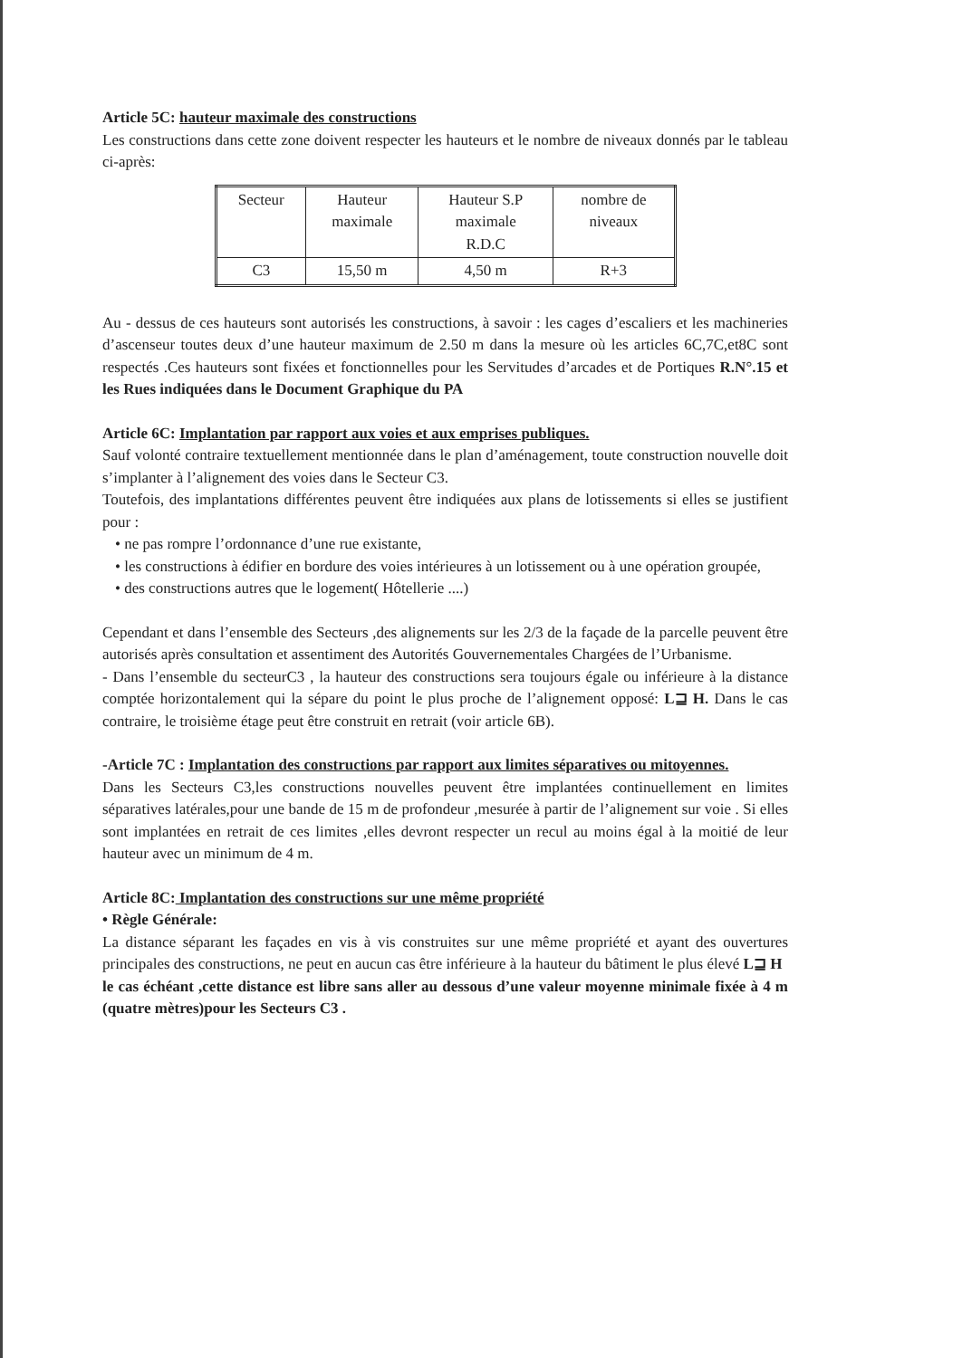Article 5C: hauteur maximale des constructions
Les constructions dans cette zone doivent respecter les hauteurs et le nombre de niveaux donnés par le tableau ci-après:
| Secteur | Hauteur maximale | Hauteur S.P maximale R.D.C | nombre de niveaux |
| C3 | 15,50 m | 4,50 m | R+3 |
Au - dessus de ces hauteurs sont autorisés les constructions, à savoir : les cages d’escaliers et les machineries d’ascenseur toutes deux d’une hauteur maximum de 2.50 m dans la mesure où les articles 6C,7C,et8C sont respectés .Ces hauteurs sont fixées et fonctionnelles pour les Servitudes d’arcades et de Portiques R.N°.15 et les Rues indiquées dans le Document Graphique du PA
Article 6C: Implantation par rapport aux voies et aux emprises publiques.
Sauf volonté contraire textuellement mentionnée dans le plan d’aménagement, toute construction nouvelle doit s’implanter à l’alignement des voies dans le Secteur C3.
Toutefois, des implantations différentes peuvent être indiquées aux plans de lotissements si elles se justifient pour :
• ne pas rompre l’ordonnance d’une rue existante,
• les constructions à édifier en bordure des voies intérieures à un lotissement ou à une opération groupée,
• des constructions autres que le logement( Hôtellerie ....)
Cependant et dans l’ensemble des Secteurs ,des alignements sur les 2/3 de la façade de la parcelle peuvent être autorisés après consultation et assentiment des Autorités Gouvernementales Chargées de l’Urbanisme.
- Dans l’ensemble du secteurC3 , la hauteur des constructions sera toujours égale ou inférieure à la distance comptée horizontalement qui la sépare du point le plus proche de l’alignement opposé: L⊒ H. Dans le cas contraire, le troisième étage peut être construit en retrait (voir article 6B).
-Article 7C : Implantation des constructions par rapport aux limites séparatives ou mitoyennes.
Dans les Secteurs C3,les constructions nouvelles peuvent être implantées continuellement en limites séparatives latérales,pour une bande de 15 m de profondeur ,mesurée à partir de l’alignement sur voie . Si elles sont implantées en retrait de ces limites ,elles devront respecter un recul au moins égal à la moitié de leur hauteur avec un minimum de 4 m.
Article 8C: Implantation des constructions sur une même propriété
• Règle Générale:
La distance séparant les façades en vis à vis construites sur une même propriété et ayant des ouvertures principales des constructions, ne peut en aucun cas être inférieure à la hauteur du bâtiment le plus élevé L⊒ H
le cas échéant ,cette distance est libre sans aller au dessous d’une valeur moyenne minimale fixée à 4 m (quatre mètres)pour les Secteurs C3 .